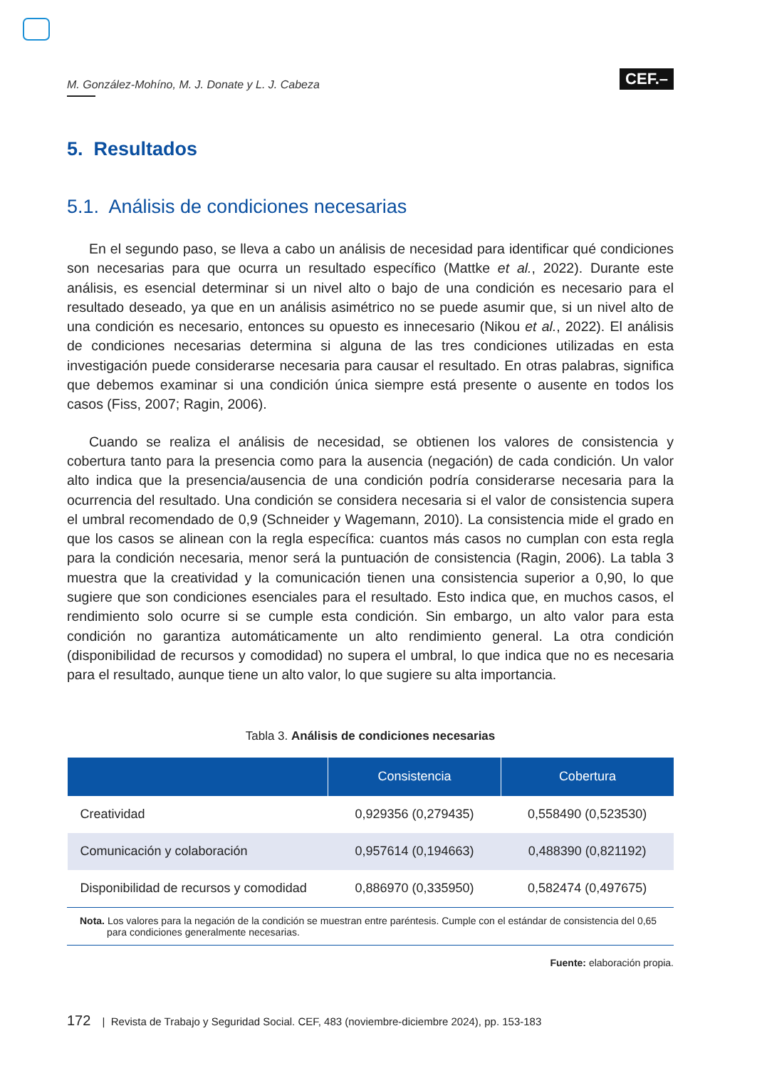M. González-Mohíno, M. J. Donate y L. J. Cabeza
CEF.–
5. Resultados
5.1. Análisis de condiciones necesarias
En el segundo paso, se lleva a cabo un análisis de necesidad para identificar qué condiciones son necesarias para que ocurra un resultado específico (Mattke et al., 2022). Durante este análisis, es esencial determinar si un nivel alto o bajo de una condición es necesario para el resultado deseado, ya que en un análisis asimétrico no se puede asumir que, si un nivel alto de una condición es necesario, entonces su opuesto es innecesario (Nikou et al., 2022). El análisis de condiciones necesarias determina si alguna de las tres condiciones utilizadas en esta investigación puede considerarse necesaria para causar el resultado. En otras palabras, significa que debemos examinar si una condición única siempre está presente o ausente en todos los casos (Fiss, 2007; Ragin, 2006).
Cuando se realiza el análisis de necesidad, se obtienen los valores de consistencia y cobertura tanto para la presencia como para la ausencia (negación) de cada condición. Un valor alto indica que la presencia/ausencia de una condición podría considerarse necesaria para la ocurrencia del resultado. Una condición se considera necesaria si el valor de consistencia supera el umbral recomendado de 0,9 (Schneider y Wagemann, 2010). La consistencia mide el grado en que los casos se alinean con la regla específica: cuantos más casos no cumplan con esta regla para la condición necesaria, menor será la puntuación de consistencia (Ragin, 2006). La tabla 3 muestra que la creatividad y la comunicación tienen una consistencia superior a 0,90, lo que sugiere que son condiciones esenciales para el resultado. Esto indica que, en muchos casos, el rendimiento solo ocurre si se cumple esta condición. Sin embargo, un alto valor para esta condición no garantiza automáticamente un alto rendimiento general. La otra condición (disponibilidad de recursos y comodidad) no supera el umbral, lo que indica que no es necesaria para el resultado, aunque tiene un alto valor, lo que sugiere su alta importancia.
Tabla 3. Análisis de condiciones necesarias
| | Consistencia | Cobertura |
| --- | --- | --- |
| Creatividad | 0,929356 (0,279435) | 0,558490 (0,523530) |
| Comunicación y colaboración | 0,957614 (0,194663) | 0,488390 (0,821192) |
| Disponibilidad de recursos y comodidad | 0,886970 (0,335950) | 0,582474 (0,497675) |
Nota. Los valores para la negación de la condición se muestran entre paréntesis. Cumple con el estándar de consistencia del 0,65 para condiciones generalmente necesarias.
Fuente: elaboración propia.
172 | Revista de Trabajo y Seguridad Social. CEF, 483 (noviembre-diciembre 2024), pp. 153-183